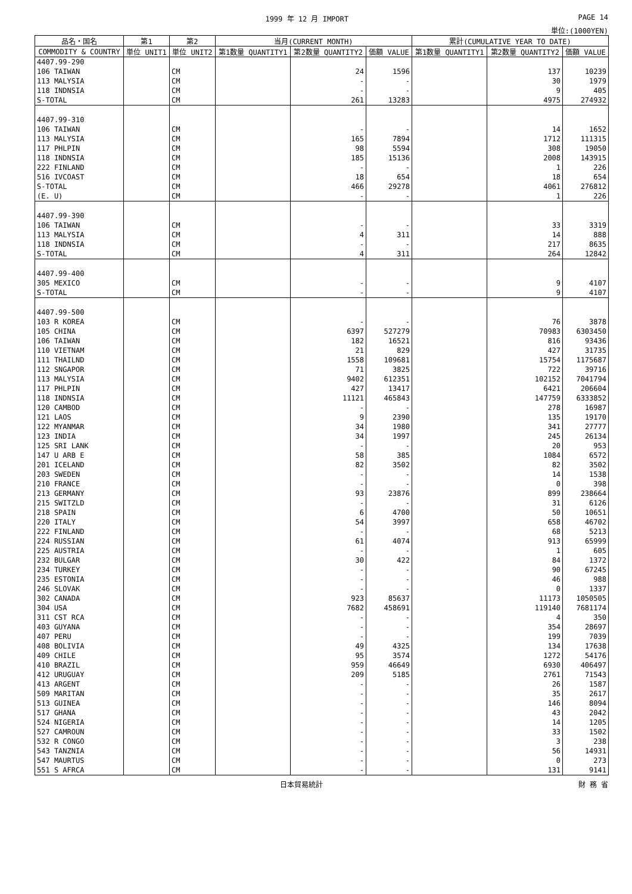1999 年 12 月 IMPORT PAGE 14
単位:(1000YEN)
| 品名・国名 | 第1 | 第2 | 当月(CURRENT MONTH) | | | 累計(CUMULATIVE YEAR TO DATE) | | |
| --- | --- | --- | --- | --- | --- | --- | --- | --- |
| COMMODITY & COUNTRY | 単位 UNIT1 | 単位 UNIT2 | 第1数量 QUANTITY1 | 第2数量 QUANTITY2 | 価額 VALUE | 第1数量 QUANTITY1 | 第2数量 QUANTITY2 | 価額 VALUE |
| 4407.99-290 | | | | | | | | |
| 106 TAIWAN | | CM | | 24 | 1596 | | 137 | 10239 |
| 113 MALYSIA | | CM | | - | - | | 30 | 1979 |
| 118 INDNSIA | | CM | | - | - | | 9 | 405 |
| S-TOTAL | | CM | | 261 | 13283 | | 4975 | 274932 |
| 4407.99-310 | | | | | | | | |
| 106 TAIWAN | | CM | | - | - | | 14 | 1652 |
| 113 MALYSIA | | CM | | 165 | 7894 | | 1712 | 111315 |
| 117 PHLPIN | | CM | | 98 | 5594 | | 308 | 19050 |
| 118 INDNSIA | | CM | | 185 | 15136 | | 2008 | 143915 |
| 222 FINLAND | | CM | | - | - | | 1 | 226 |
| 516 IVCOAST | | CM | | 18 | 654 | | 18 | 654 |
| S-TOTAL | | CM | | 466 | 29278 | | 4061 | 276812 |
| (E. U) | | CM | | - | - | | 1 | 226 |
| 4407.99-390 | | | | | | | | |
| 106 TAIWAN | | CM | | - | - | | 33 | 3319 |
| 113 MALYSIA | | CM | | 4 | 311 | | 14 | 888 |
| 118 INDNSIA | | CM | | - | - | | 217 | 8635 |
| S-TOTAL | | CM | | 4 | 311 | | 264 | 12842 |
| 4407.99-400 | | | | | | | | |
| 305 MEXICO | | CM | | - | - | | 9 | 4107 |
| S-TOTAL | | CM | | - | - | | 9 | 4107 |
| 4407.99-500 | | | | | | | | |
| 103 R KOREA | | CM | | - | - | | 76 | 3878 |
| 105 CHINA | | CM | | 6397 | 527279 | | 70983 | 6303450 |
| 106 TAIWAN | | CM | | 182 | 16521 | | 816 | 93436 |
| 110 VIETNAM | | CM | | 21 | 829 | | 427 | 31735 |
| 111 THAILND | | CM | | 1558 | 109681 | | 15754 | 1175687 |
| 112 SNGAPOR | | CM | | 71 | 3825 | | 722 | 39716 |
| 113 MALYSIA | | CM | | 9402 | 612351 | | 102152 | 7041794 |
| 117 PHLPIN | | CM | | 427 | 13417 | | 6421 | 206604 |
| 118 INDNSIA | | CM | | 11121 | 465843 | | 147759 | 6333852 |
| 120 CAMBOD | | CM | | - | - | | 278 | 16987 |
| 121 LAOS | | CM | | 9 | 2390 | | 135 | 19170 |
| 122 MYANMAR | | CM | | 34 | 1980 | | 341 | 27777 |
| 123 INDIA | | CM | | 34 | 1997 | | 245 | 26134 |
| 125 SRI LANK | | CM | | - | - | | 20 | 953 |
| 147 U ARB E | | CM | | 58 | 385 | | 1084 | 6572 |
| 201 ICELAND | | CM | | 82 | 3502 | | 82 | 3502 |
| 203 SWEDEN | | CM | | - | - | | 14 | 1538 |
| 210 FRANCE | | CM | | - | - | | 0 | 398 |
| 213 GERMANY | | CM | | 93 | 23876 | | 899 | 238664 |
| 215 SWITZLD | | CM | | - | - | | 31 | 6126 |
| 218 SPAIN | | CM | | 6 | 4700 | | 50 | 10651 |
| 220 ITALY | | CM | | 54 | 3997 | | 658 | 46702 |
| 222 FINLAND | | CM | | - | - | | 68 | 5213 |
| 224 RUSSIAN | | CM | | 61 | 4074 | | 913 | 65999 |
| 225 AUSTRIA | | CM | | - | - | | 1 | 605 |
| 232 BULGAR | | CM | | 30 | 422 | | 84 | 1372 |
| 234 TURKEY | | CM | | - | - | | 90 | 67245 |
| 235 ESTONIA | | CM | | - | - | | 46 | 988 |
| 246 SLOVAK | | CM | | - | - | | 0 | 1337 |
| 302 CANADA | | CM | | 923 | 85637 | | 11173 | 1050505 |
| 304 USA | | CM | | 7682 | 458691 | | 119140 | 7681174 |
| 311 CST RCA | | CM | | - | - | | 4 | 350 |
| 403 GUYANA | | CM | | - | - | | 354 | 28697 |
| 407 PERU | | CM | | - | - | | 199 | 7039 |
| 408 BOLIVIA | | CM | | 49 | 4325 | | 134 | 17638 |
| 409 CHILE | | CM | | 95 | 3574 | | 1272 | 54176 |
| 410 BRAZIL | | CM | | 959 | 46649 | | 6930 | 406497 |
| 412 URUGUAY | | CM | | 209 | 5185 | | 2761 | 71543 |
| 413 ARGENT | | CM | | - | - | | 26 | 1587 |
| 509 MARITAN | | CM | | - | - | | 35 | 2617 |
| 513 GUINEA | | CM | | - | - | | 146 | 8094 |
| 517 GHANA | | CM | | - | - | | 43 | 2042 |
| 524 NIGERIA | | CM | | - | - | | 14 | 1205 |
| 527 CAMROUN | | CM | | - | - | | 33 | 1502 |
| 532 R CONGO | | CM | | - | - | | 3 | 238 |
| 543 TANZNIA | | CM | | - | - | | 56 | 14931 |
| 547 MAURTUS | | CM | | - | - | | 0 | 273 |
| 551 S AFRCA | | CM | | - | - | | 131 | 9141 |
日本貿易統計 財 務 省